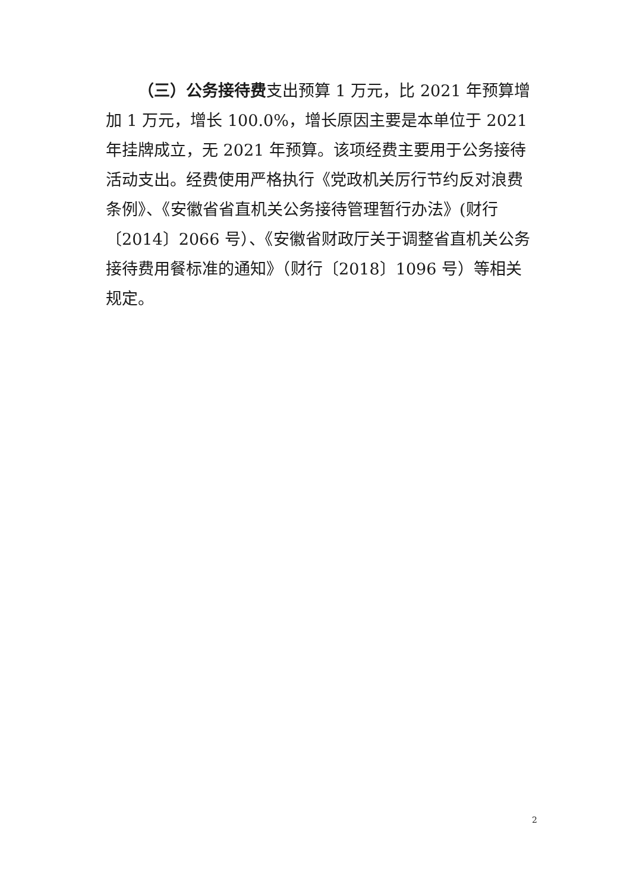（三）公务接待费支出预算 1 万元，比 2021 年预算增加 1 万元，增长 100.0%，增长原因主要是本单位于 2021 年挂牌成立，无 2021 年预算。该项经费主要用于公务接待活动支出。经费使用严格执行《党政机关厉行节约反对浪费条例》、《安徽省省直机关公务接待管理暂行办法》(财行〔2014〕2066 号）、《安徽省财政厅关于调整省直机关公务接待费用餐标准的通知》（财行〔2018〕1096 号）等相关规定。
2